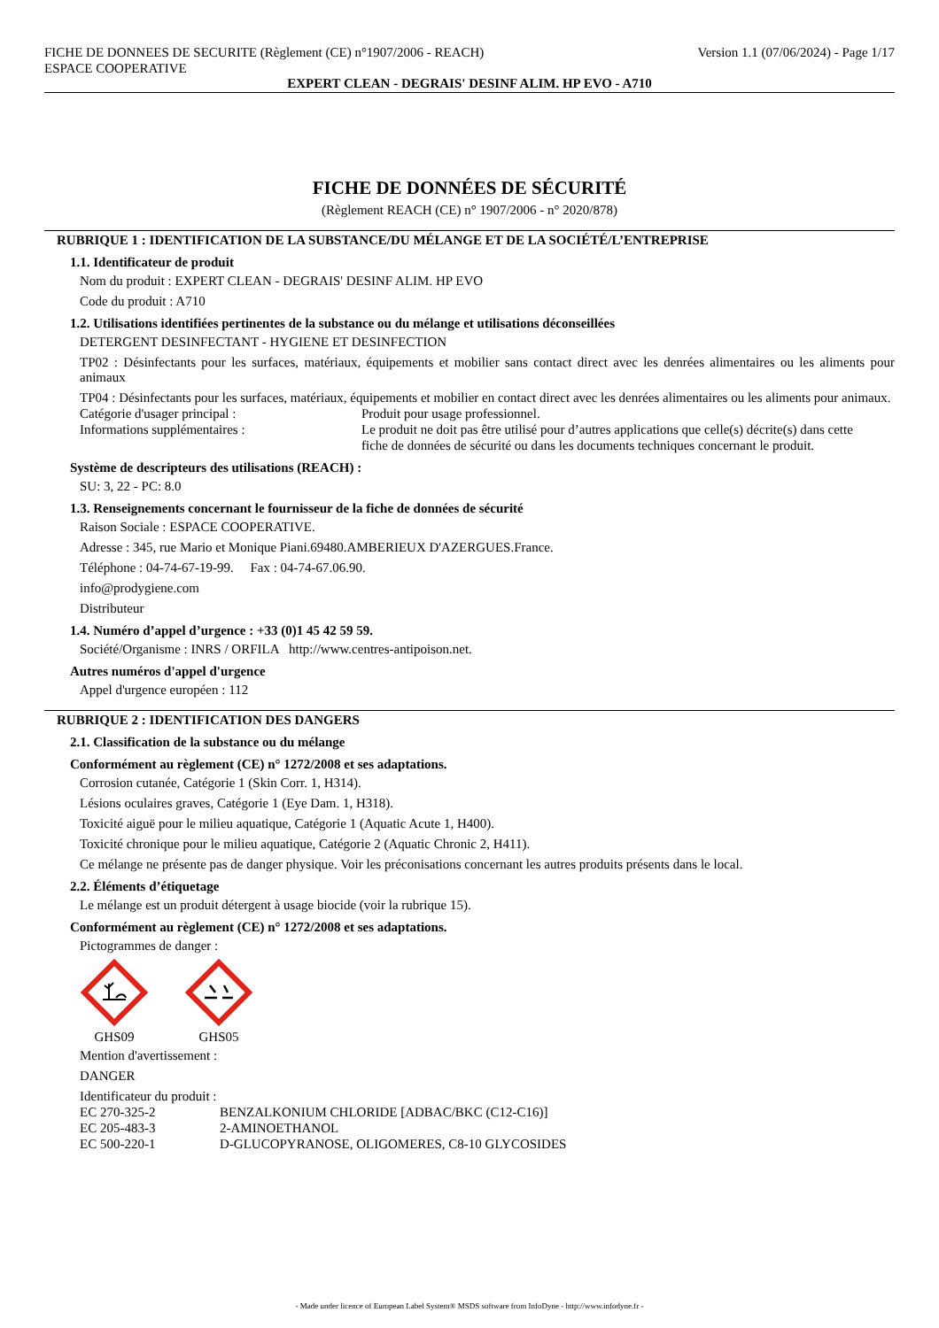FICHE DE DONNEES DE SECURITE (Règlement (CE) n°1907/2006 - REACH)
ESPACE COOPERATIVE Version 1.1 (07/06/2024) - Page 1/17
EXPERT CLEAN - DEGRAIS' DESINF ALIM. HP EVO - A710
FICHE DE DONNÉES DE SÉCURITÉ
(Règlement REACH (CE) n° 1907/2006 - n° 2020/878)
RUBRIQUE 1 : IDENTIFICATION DE LA SUBSTANCE/DU MÉLANGE ET DE LA SOCIÉTÉ/L’ENTREPRISE
1.1. Identificateur de produit
Nom du produit : EXPERT CLEAN - DEGRAIS' DESINF ALIM. HP EVO
Code du produit : A710
1.2. Utilisations identifiées pertinentes de la substance ou du mélange et utilisations déconseillées
DETERGENT DESINFECTANT - HYGIENE ET DESINFECTION
TP02 : Désinfectants pour les surfaces, matériaux, équipements et mobilier sans contact direct avec les denrées alimentaires ou les aliments pour animaux
TP04 : Désinfectants pour les surfaces, matériaux, équipements et mobilier en contact direct avec les denrées alimentaires ou les aliments pour animaux.
Catégorie d'usager principal : Produit pour usage professionnel.
Informations supplémentaires : Le produit ne doit pas être utilisé pour d’autres applications que celle(s) décrite(s) dans cette fiche de données de sécurité ou dans les documents techniques concernant le produit.
Système de descripteurs des utilisations (REACH) :
SU: 3, 22 - PC: 8.0
1.3. Renseignements concernant le fournisseur de la fiche de données de sécurité
Raison Sociale : ESPACE COOPERATIVE.
Adresse : 345, rue Mario et Monique Piani.69480.AMBERIEUX D'AZERGUES.France.
Téléphone : 04-74-67-19-99. Fax : 04-74-67.06.90.
info@prodygiene.com
Distributeur
1.4. Numéro d’appel d’urgence : +33 (0)1 45 42 59 59.
Société/Organisme : INRS / ORFILA http://www.centres-antipoison.net.
Autres numéros d'appel d'urgence
Appel d'urgence européen : 112
RUBRIQUE 2 : IDENTIFICATION DES DANGERS
2.1. Classification de la substance ou du mélange
Conformément au règlement (CE) n° 1272/2008 et ses adaptations.
Corrosion cutanée, Catégorie 1 (Skin Corr. 1, H314).
Lésions oculaires graves, Catégorie 1 (Eye Dam. 1, H318).
Toxicité aiguë pour le milieu aquatique, Catégorie 1 (Aquatic Acute 1, H400).
Toxicité chronique pour le milieu aquatique, Catégorie 2 (Aquatic Chronic 2, H411).
Ce mélange ne présente pas de danger physique. Voir les préconisations concernant les autres produits présents dans le local.
2.2. Éléments d’étiquetage
Le mélange est un produit détergent à usage biocide (voir la rubrique 15).
Conformément au règlement (CE) n° 1272/2008 et ses adaptations.
Pictogrammes de danger :
GHS09
GHS05
Mention d'avertissement :
DANGER
Identificateur du produit :
EC 270-325-2 BENZALKONIUM CHLORIDE [ADBAC/BKC (C12-C16)]
EC 205-483-3 2-AMINOETHANOL
EC 500-220-1 D-GLUCOPYRANOSE, OLIGOMERES, C8-10 GLYCOSIDES
- Made under licence of European Label System® MSDS software from InfoDyne - http://www.infodyne.fr -